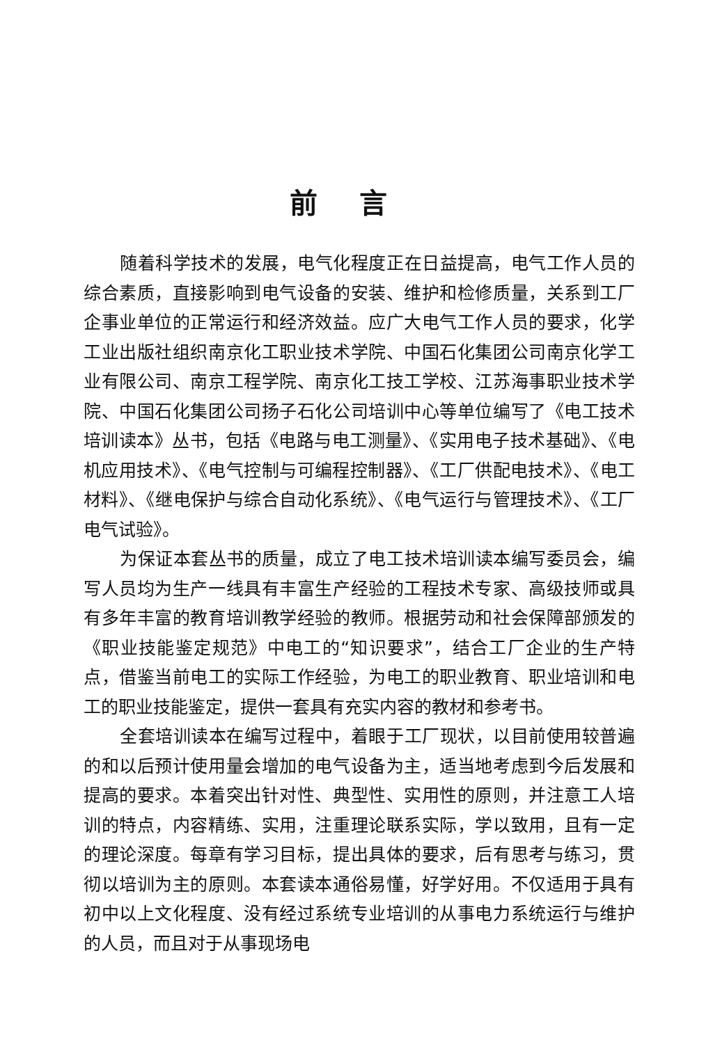前言
随着科学技术的发展，电气化程度正在日益提高，电气工作人员的综合素质，直接影响到电气设备的安装、维护和检修质量，关系到工厂企事业单位的正常运行和经济效益。应广大电气工作人员的要求，化学工业出版社组织南京化工职业技术学院、中国石化集团公司南京化学工业有限公司、南京工程学院、南京化工技工学校、江苏海事职业技术学院、中国石化集团公司扬子石化公司培训中心等单位编写了《电工技术培训读本》丛书，包括《电路与电工测量》、《实用电子技术基础》、《电机应用技术》、《电气控制与可编程控制器》、《工厂供配电技术》、《电工材料》、《继电保护与综合自动化系统》、《电气运行与管理技术》、《工厂电气试验》。
为保证本套丛书的质量，成立了电工技术培训读本编写委员会，编写人员均为生产一线具有丰富生产经验的工程技术专家、高级技师或具有多年丰富的教育培训教学经验的教师。根据劳动和社会保障部颁发的《职业技能鉴定规范》中电工的“知识要求”，结合工厂企业的生产特点，借鉴当前电工的实际工作经验，为电工的职业教育、职业培训和电工的职业技能鉴定，提供一套具有充实内容的教材和参考书。
全套培训读本在编写过程中，着眼于工厂现状，以目前使用较普遍的和以后预计使用量会增加的电气设备为主，适当地考虑到今后发展和提高的要求。本着突出针对性、典型性、实用性的原则，并注意工人培训的特点，内容精练、实用，注重理论联系实际，学以致用，且有一定的理论深度。每章有学习目标，提出具体的要求，后有思考与练习，贯彻以培训为主的原则。本套读本通俗易懂，好学好用。不仅适用于具有初中以上文化程度、没有经过系统专业培训的从事电力系统运行与维护的人员，而且对于从事现场电